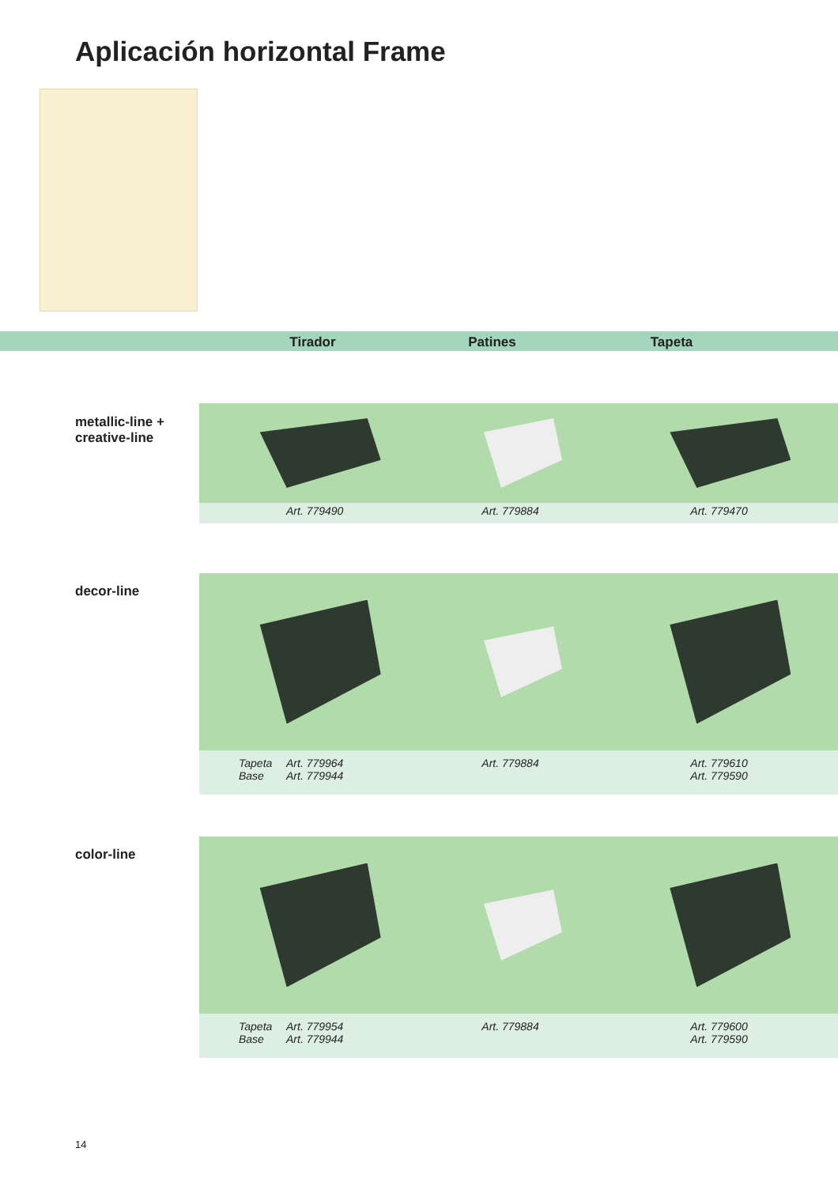Aplicación horizontal Frame
Tirador Patines Tapeta
metallic-line +
creative-line
| | Art. 779490 | Art. 779884 | Art. 779470 |
decor-line
| | Tapeta Base | Art. 779964 Art. 779944 | Art. 779884 | Art. 779610 Art. 779590 |
color-line
| | Tapeta Base | Art. 779954 Art. 779944 | Art. 779884 | Art. 779600 Art. 779590 |
14